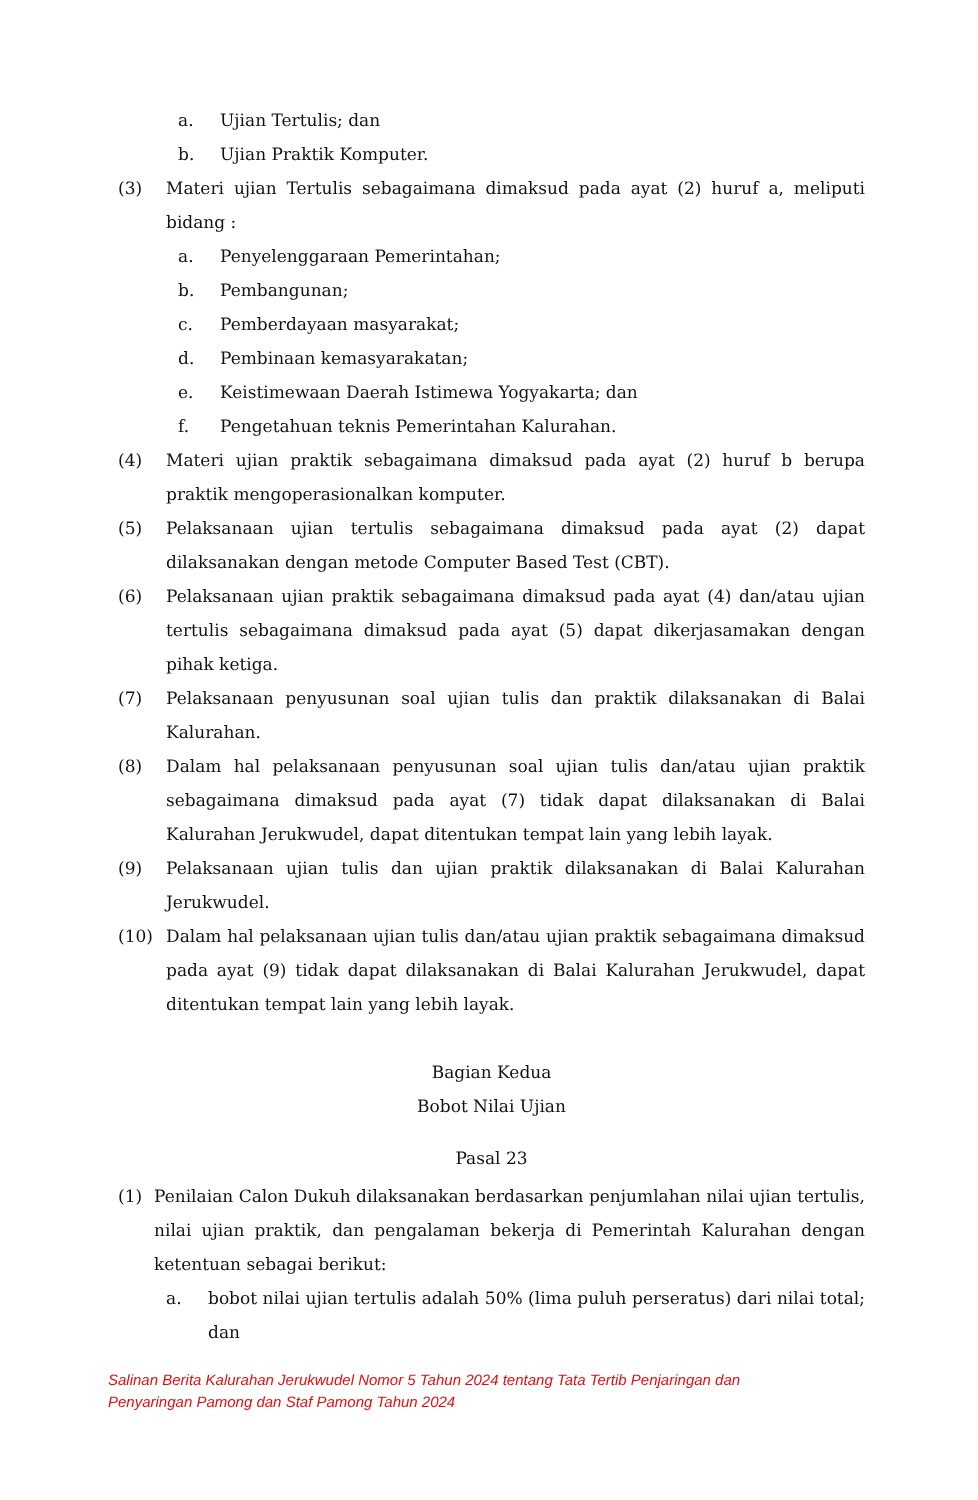a. Ujian Tertulis; dan
b. Ujian Praktik Komputer.
(3) Materi ujian Tertulis sebagaimana dimaksud pada ayat (2) huruf a, meliputi bidang :
a. Penyelenggaraan Pemerintahan;
b. Pembangunan;
c. Pemberdayaan masyarakat;
d. Pembinaan kemasyarakatan;
e. Keistimewaan Daerah Istimewa Yogyakarta; dan
f. Pengetahuan teknis Pemerintahan Kalurahan.
(4) Materi ujian praktik sebagaimana dimaksud pada ayat (2) huruf b berupa praktik mengoperasionalkan komputer.
(5) Pelaksanaan ujian tertulis sebagaimana dimaksud pada ayat (2) dapat dilaksanakan dengan metode Computer Based Test (CBT).
(6) Pelaksanaan ujian praktik sebagaimana dimaksud pada ayat (4) dan/atau ujian tertulis sebagaimana dimaksud pada ayat (5) dapat dikerjasamakan dengan pihak ketiga.
(7) Pelaksanaan penyusunan soal ujian tulis dan praktik dilaksanakan di Balai Kalurahan.
(8) Dalam hal pelaksanaan penyusunan soal ujian tulis dan/atau ujian praktik sebagaimana dimaksud pada ayat (7) tidak dapat dilaksanakan di Balai Kalurahan Jerukwudel, dapat ditentukan tempat lain yang lebih layak.
(9) Pelaksanaan ujian tulis dan ujian praktik dilaksanakan di Balai Kalurahan Jerukwudel.
(10) Dalam hal pelaksanaan ujian tulis dan/atau ujian praktik sebagaimana dimaksud pada ayat (9) tidak dapat dilaksanakan di Balai Kalurahan Jerukwudel, dapat ditentukan tempat lain yang lebih layak.
Bagian Kedua
Bobot Nilai Ujian
Pasal 23
(1) Penilaian Calon Dukuh dilaksanakan berdasarkan penjumlahan nilai ujian tertulis, nilai ujian praktik, dan pengalaman bekerja di Pemerintah Kalurahan dengan ketentuan sebagai berikut:
a. bobot nilai ujian tertulis adalah 50% (lima puluh perseratus) dari nilai total; dan
Salinan Berita Kalurahan Jerukwudel Nomor 5 Tahun 2024 tentang Tata Tertib Penjaringan dan
Penyaringan Pamong dan Staf Pamong Tahun 2024